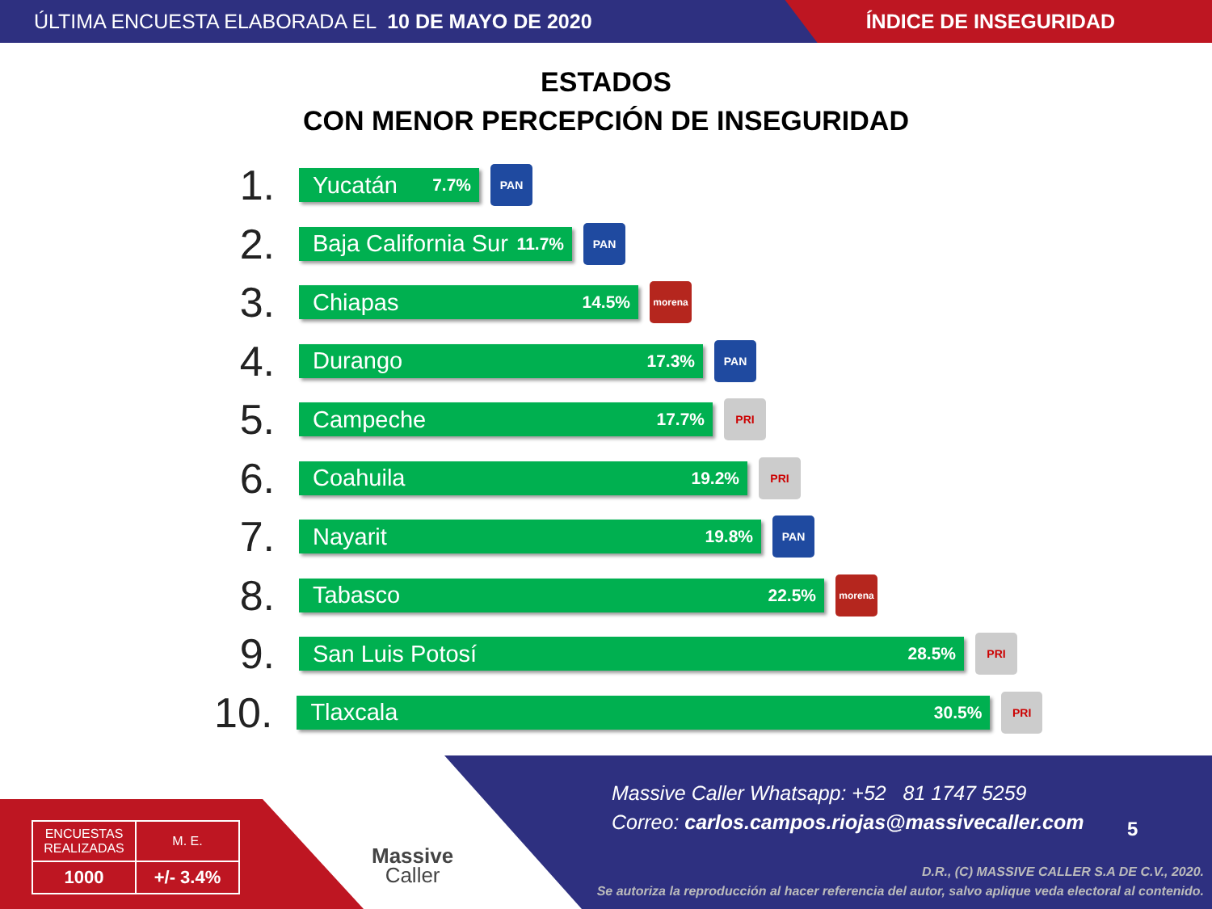ÚLTIMA ENCUESTA ELABORADA EL 10 DE MAYO DE 2020
ÍNDICE DE INSEGURIDAD
ESTADOS
CON MENOR PERCEPCIÓN DE INSEGURIDAD
1.
Yucatán 7.7%
PAN
2.
Baja California Sur 11.7%
PAN
3.
Chiapas 14.5%
morena
4.
Durango 17.3%
PAN
5.
Campeche 17.7%
PRI
6.
Coahuila 19.2%
PRI
7.
Nayarit 19.8%
PAN
8.
Tabasco 22.5%
morena
9.
San Luis Potosí 28.5%
PRI
10.
Tlaxcala 30.5%
PRI
| ENCUESTAS REALIZADAS | M. E. |
| 1000 | +/- 3.4% |
Massive
Caller
Massive Caller Whatsapp: +52 81 1747 5259
Correo: carlos.campos.riojas@massivecaller.com
5
D.R., (C) MASSIVE CALLER S.A DE C.V., 2020.
Se autoriza la reproducción al hacer referencia del autor, salvo aplique veda electoral al contenido.